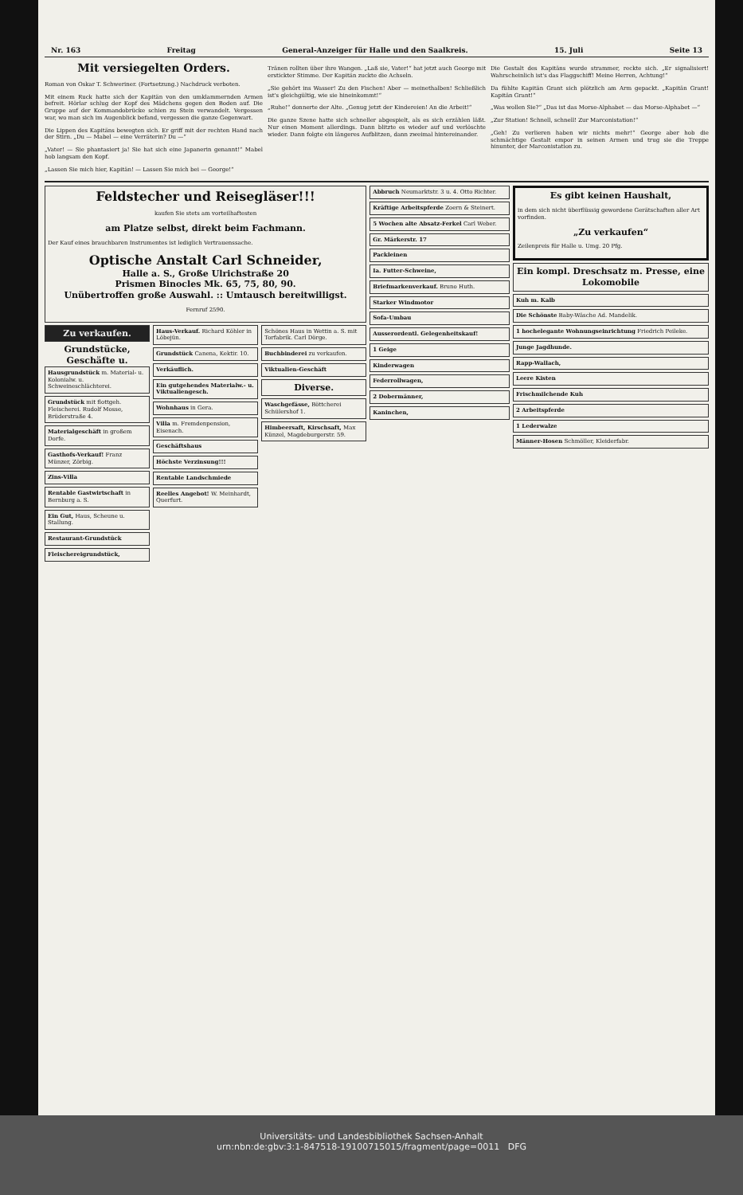Nr. 163 Freitag General-Anzeiger für Halle und den Saalkreis. 15. Juli Seite 13
Mit versiegelten Orders.
Roman von Oskar T. Schweriner. (Fortsetzung.) Nachdruck verboten.
Mit einem Ruck hatte sich der Kapitän von den umklammernden Armen befreit. Hörlar schlug der Kopf des Mädchens gegen den Boden auf. Die Gruppe auf der Kommandobrücke schien zu Stein verwandelt. Vergessen war, wo man sich im Augenblick befand, vergessen die ganze Gegenwart.
Die Lippen des Kapitäns bewegten sich. Er griff mit der rechten Hand nach der Stirn. „Du — Mabel — eine Verräterin? Du —“
„Vater! — Sie phantasiert ja! Sie hat sich eine Japanerin genannt!“ Mabel hob langsam den Kopf.
„Lassen Sie mich hier, Kapitän! — Lassen Sie mich bei — George!“
Tränen rollten über ihre Wangen. „Laß sie, Vater!“ hat jetzt auch George mit erstickter Stimme. Der Kapitän zuckte die Achseln.
„Sie gehört ins Wasser! Zu den Fischen! Aber — meinethalben! Schließlich ist's gleichgültig, wie sie hineinkommt!“
„Ruhe!“ donnerte der Alte. „Genug jetzt der Kindereien! An die Arbeit!“
Die ganze Szene hatte sich schneller abgespielt, als es sich erzählen läßt. Nur einen Moment allerdings. Dann blitzte es wieder auf und verlöschte wieder. Dann folgte ein längeres Aufblitzen, dann zweimal hintereinander.
Die Gestalt des Kapitäns wurde strammer, reckte sich. „Er signalisiert! Wahrscheinlich ist's das Flaggschiff! Meine Herren, Achtung!“
Da fühlte Kapitän Grant sich plötzlich am Arm gepackt. „Kapitän Grant! Kapitän Grant!“
„Was wollen Sie?“ „Das ist das Morse-Alphabet — das Morse-Alphabet —“
„Zur Station! Schnell, schnell! Zur Marconistation!“
„Geh! Zu verlieren haben wir nichts mehr!“ George aber hob die schmächtige Gestalt empor in seinen Armen und trug sie die Treppe hinunter, der Marconistation zu.
Feldstecher und Reisegläser!!!
kaufen Sie stets am vorteilhaftesten
am Platze selbst, direkt beim Fachmann.
Der Kauf eines brauchbaren Instrumentes ist lediglich Vertrauenssache.
Optische Anstalt Carl Schneider,
Halle a. S., Große Ulrichstraße 20
Prismen Binocles Mk. 65, 75, 80, 90.
Unübertroffen große Auswahl. :: Umtausch bereitwilligst.
Fernruf 2590.
Zu verkaufen.
Grundstücke, Geschäfte u.
Hausgrundstück m. Material- u. Kolonialw. u. Schweineschlächterei.
Grundstück mit flottgeh. Fleischerei. Rudolf Mosse, Brüderstraße 4.
Materialgeschäft in großem Dorfe.
Gasthofs-Verkauf! Franz Münzer, Zörbig.
Zins-Villa
Rentable Gastwirtschaft in Bernburg a. S.
Ein Gut, Haus, Scheune u. Stallung.
Restaurant-Grundstück
Fleischereigrundstück,
Haus-Verkauf. Richard Köhler in Löbejün.
Grundstück Canena, Kektir. 10.
Verkäuflich.
Ein gutgehendes Materialw.- u. Viktualiengesch.
Wohnhaus in Gera.
Villa m. Fremdenpension, Eisenach.
Geschäftshaus
Höchste Verzinsung!!!
Rentable Landschmiede
Reelles Angebot! W. Meinhardt, Querfurt.
Schönes Haus in Wettin a. S. mit Torfabrik. Carl Dörge.
Buchbinderei zu verkaufen.
Viktualien-Geschäft
Diverse.
Waschgefässe, Böttcherei Schülershof 1.
Himbeersaft, Kirschsaft, Max Künzel, Magdeburgerstr. 59.
Abbruch Neumarktstr. 3 u. 4. Otto Richter.
Kräftige Arbeitspferde Zoern & Steinert.
5 Wochen alte Absatz-Ferkel Carl Weber.
Gr. Märkerstr. 17
Packleinen
Ia. Futter-Schweine,
Briefmarkenverkauf. Bruno Huth.
Starker Windmotor
Sofa-Umbau
Ausserordentl. Gelegenheitskauf!
1 Geige
Kinderwagen
Federrollwagen,
2 Dobermänner,
Kaninchen,
Es gibt keinen Haushalt,
in dem sich nicht überflüssig gewordene Gerätschaften aller Art vorfinden.
„Zu verkaufen“
Zeilenpreis für Halle u. Umg. 20 Pfg.
Ein kompl. Dreschsatz m. Presse, eine Lokomobile
Kuh m. Kalb
Die Schönste Baby-Wäsche Ad. Mandelik.
1 hochelegante Wohnungseinrichtung Friedrich Peileke.
Junge Jagdhunde.
Rapp-Wallach,
Leere Kisten
Frischmilchende Kuh
2 Arbeitspferde
1 Lederwalze
Männer-Hosen Schmöller, Kleiderfabr.
Universitäts- und Landesbibliothek Sachsen-Anhalt
urn:nbn:de:gbv:3:1-847518-19100715015/fragment/page=0011 DFG